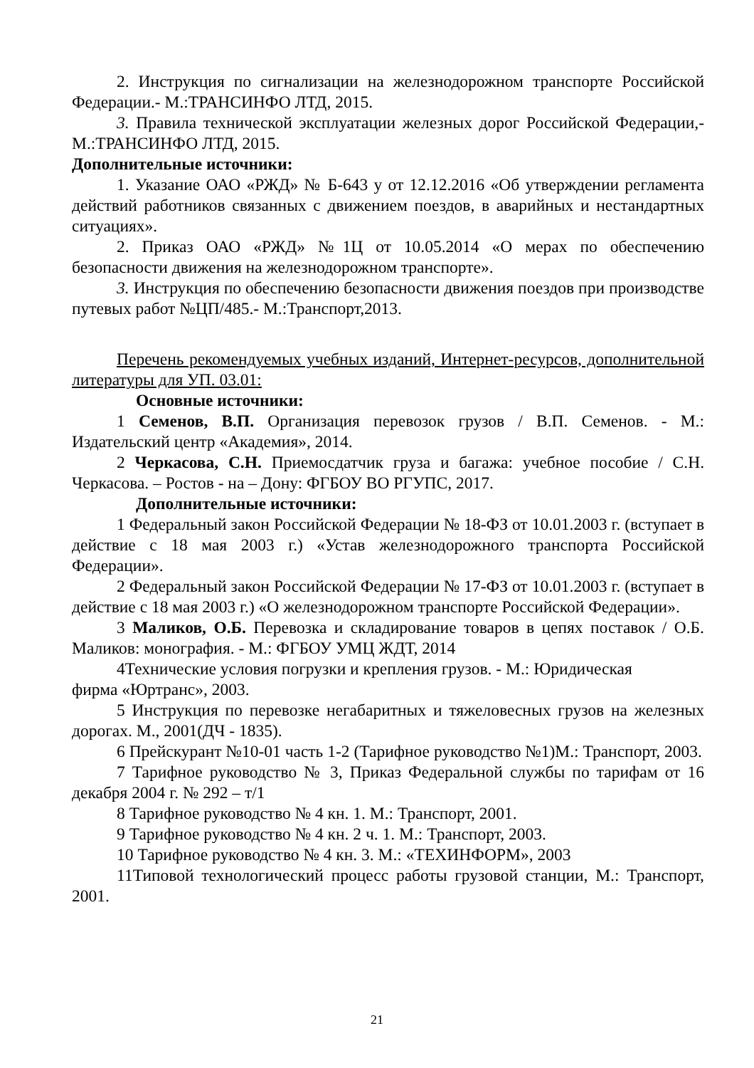2. Инструкция по сигнализации на железнодорожном транспорте Российской Федерации.- М.:ТРАНСИНФО ЛТД, 2015.
3. Правила технической эксплуатации железных дорог Российской Федерации,- М.:ТРАНСИНФО ЛТД, 2015.
Дополнительные источники:
1. Указание ОАО «РЖД» № Б-643 у от 12.12.2016 «Об утверждении регламента действий работников связанных с движением поездов, в аварийных и нестандартных ситуациях».
2. Приказ ОАО «РЖД» №1Ц от 10.05.2014 «О мерах по обеспечению безопасности движения на железнодорожном транспорте».
3. Инструкция по обеспечению безопасности движения поездов при производстве путевых работ №ЦП/485.- М.:Транспорт,2013.
Перечень рекомендуемых учебных изданий, Интернет-ресурсов, дополнительной литературы для УП. 03.01:
Основные источники:
1 Семенов, В.П. Организация перевозок грузов / В.П. Семенов. - М.: Издательский центр «Академия», 2014.
2 Черкасова, С.Н. Приемосдатчик груза и багажа: учебное пособие / С.Н. Черкасова. – Ростов - на – Дону: ФГБОУ ВО РГУПС, 2017.
Дополнительные источники:
1 Федеральный закон Российской Федерации № 18-ФЗ от 10.01.2003 г. (вступает в действие с 18 мая 2003 г.) «Устав железнодорожного транспорта Российской Федерации».
2 Федеральный закон Российской Федерации № 17-ФЗ от 10.01.2003 г. (вступает в действие с 18 мая 2003 г.) «О железнодорожном транспорте Российской Федерации».
3 Маликов, О.Б. Перевозка и складирование товаров в цепях поставок / О.Б. Маликов: монография. - М.: ФГБОУ УМЦ ЖДТ, 2014
4Технические условия погрузки и крепления грузов. - М.: Юридическая
фирма «Юртранс», 2003.
5 Инструкция по перевозке негабаритных и тяжеловесных грузов на железных дорогах. М., 2001(ДЧ - 1835).
6 Прейскурант №10-01 часть 1-2 (Тарифное руководство №1)М.: Транспорт, 2003.
7 Тарифное руководство № 3, Приказ Федеральной службы по тарифам от 16 декабря 2004 г. № 292 – т/1
8 Тарифное руководство № 4 кн. 1. М.: Транспорт, 2001.
9 Тарифное руководство № 4 кн. 2 ч. 1. М.: Транспорт, 2003.
10 Тарифное руководство № 4 кн. 3. М.: «ТЕХИНФОРМ», 2003
11Типовой технологический процесс работы грузовой станции, М.: Транспорт, 2001.
21